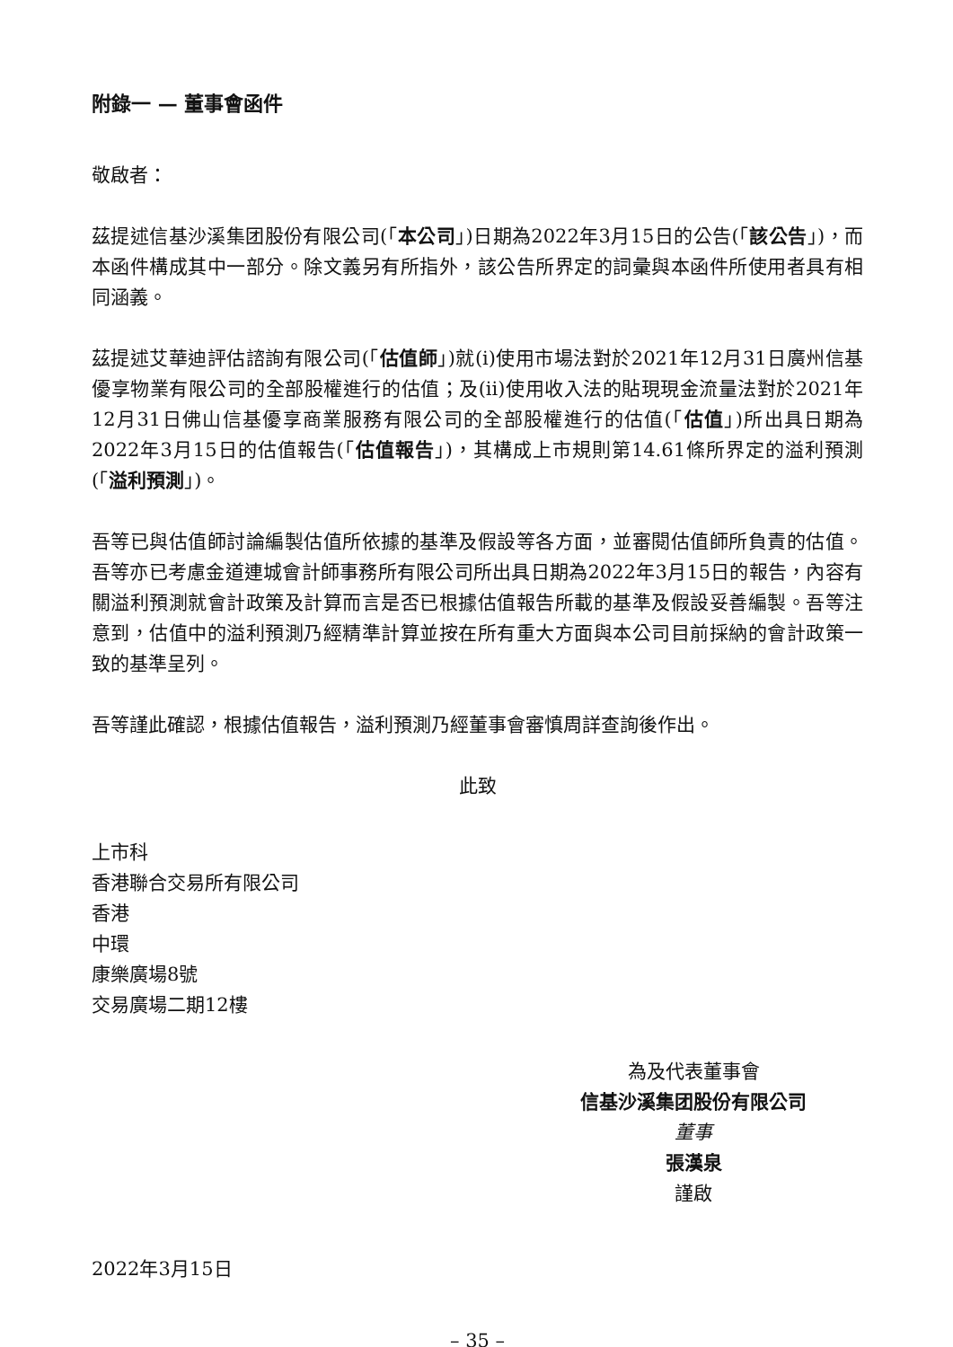附錄一 — 董事會函件
敬啟者：
茲提述信基沙溪集团股份有限公司(「本公司」)日期為2022年3月15日的公告(「該公告」)，而本函件構成其中一部分。除文義另有所指外，該公告所界定的詞彙與本函件所使用者具有相同涵義。
茲提述艾華迪評估諮詢有限公司(「估值師」)就(i)使用市場法對於2021年12月31日廣州信基優享物業有限公司的全部股權進行的估值；及(ii)使用收入法的貼現現金流量法對於2021年12月31日佛山信基優享商業服務有限公司的全部股權進行的估值(「估值」)所出具日期為2022年3月15日的估值報告(「估值報告」)，其構成上市規則第14.61條所界定的溢利預測(「溢利預測」)。
吾等已與估值師討論編製估值所依據的基準及假設等各方面，並審閱估值師所負責的估值。吾等亦已考慮金道連城會計師事務所有限公司所出具日期為2022年3月15日的報告，內容有關溢利預測就會計政策及計算而言是否已根據估值報告所載的基準及假設妥善編製。吾等注意到，估值中的溢利預測乃經精準計算並按在所有重大方面與本公司目前採納的會計政策一致的基準呈列。
吾等謹此確認，根據估值報告，溢利預測乃經董事會審慎周詳查詢後作出。
此致
上市科
香港聯合交易所有限公司
香港
中環
康樂廣場8號
交易廣場二期12樓
為及代表董事會
信基沙溪集团股份有限公司
董事
張漢泉
謹啟
2022年3月15日
– 35 –